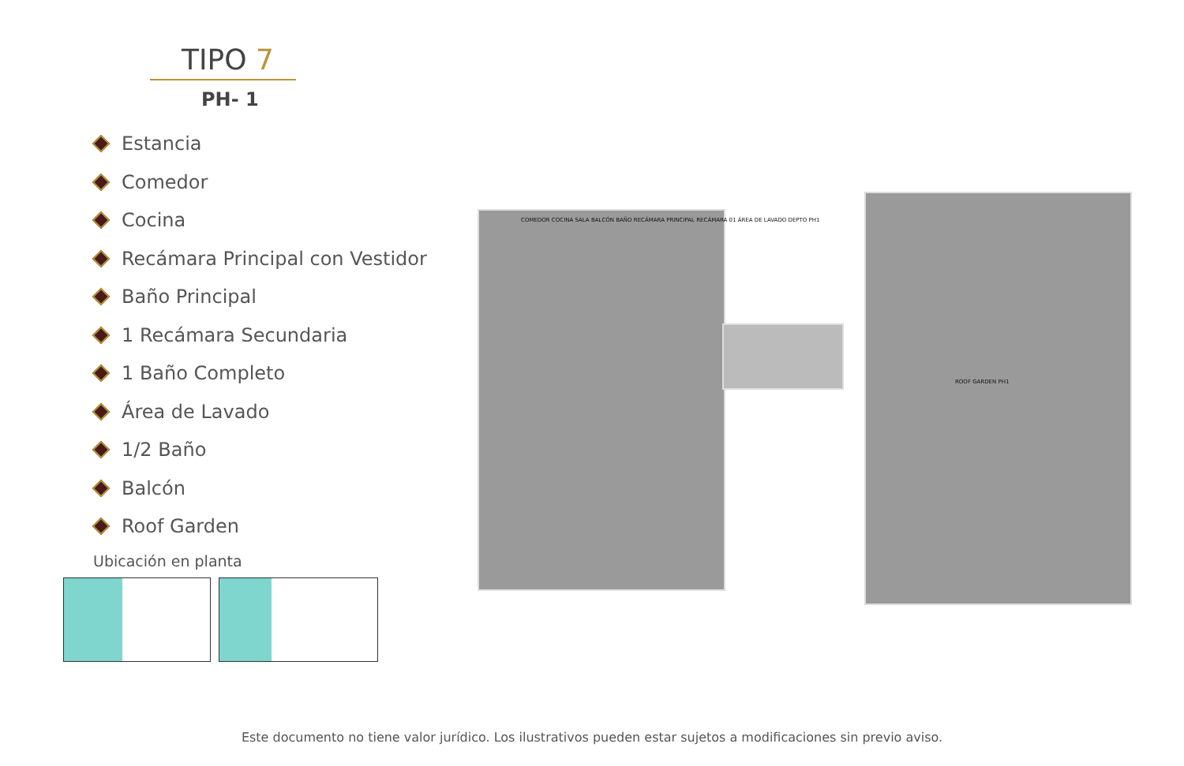TIPO 7
PH- 1
Estancia
Comedor
Cocina
Recámara Principal con Vestidor
Baño Principal
1 Recámara Secundaria
1 Baño Completo
Área de Lavado
1/2 Baño
Balcón
Roof Garden
Ubicación en planta
COMEDOR COCINA SALA BALCÓN BAÑO RECÁMARA PRINCIPAL RECÁMARA 01 ÁREA DE LAVADO DEPTO PH1
ROOF GARDEN PH1
Este documento no tiene valor jurídico. Los ilustrativos pueden estar sujetos a modificaciones sin previo aviso.